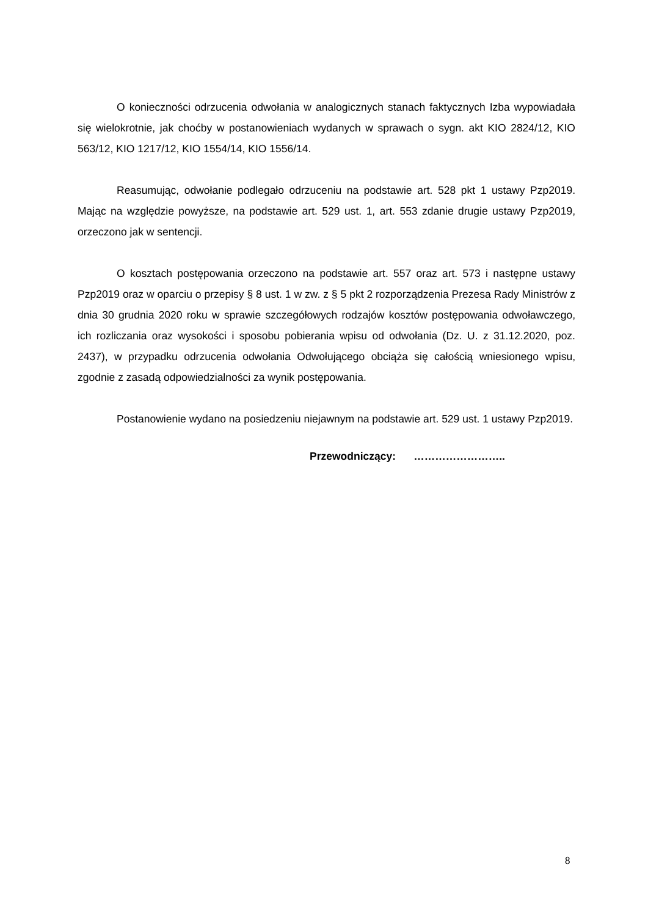O konieczności odrzucenia odwołania w analogicznych stanach faktycznych Izba wypowiadała się wielokrotnie, jak choćby w postanowieniach wydanych w sprawach o sygn. akt KIO 2824/12, KIO 563/12, KIO 1217/12, KIO 1554/14, KIO 1556/14.
Reasumując, odwołanie podlegało odrzuceniu na podstawie art. 528 pkt 1 ustawy Pzp2019. Mając na względzie powyższe, na podstawie art. 529 ust. 1, art. 553 zdanie drugie ustawy Pzp2019, orzeczono jak w sentencji.
O kosztach postępowania orzeczono na podstawie art. 557 oraz art. 573 i następne ustawy Pzp2019 oraz w oparciu o przepisy § 8 ust. 1 w zw. z § 5 pkt 2 rozporządzenia Prezesa Rady Ministrów z dnia 30 grudnia 2020 roku w sprawie szczegółowych rodzajów kosztów postępowania odwoławczego, ich rozliczania oraz wysokości i sposobu pobierania wpisu od odwołania (Dz. U. z 31.12.2020, poz. 2437), w przypadku odrzucenia odwołania Odwołującego obciąża się całością wniesionego wpisu, zgodnie z zasadą odpowiedzialności za wynik postępowania.
Postanowienie wydano na posiedzeniu niejawnym na podstawie art. 529 ust. 1 ustawy Pzp2019.
Przewodniczący: ……………………..
8